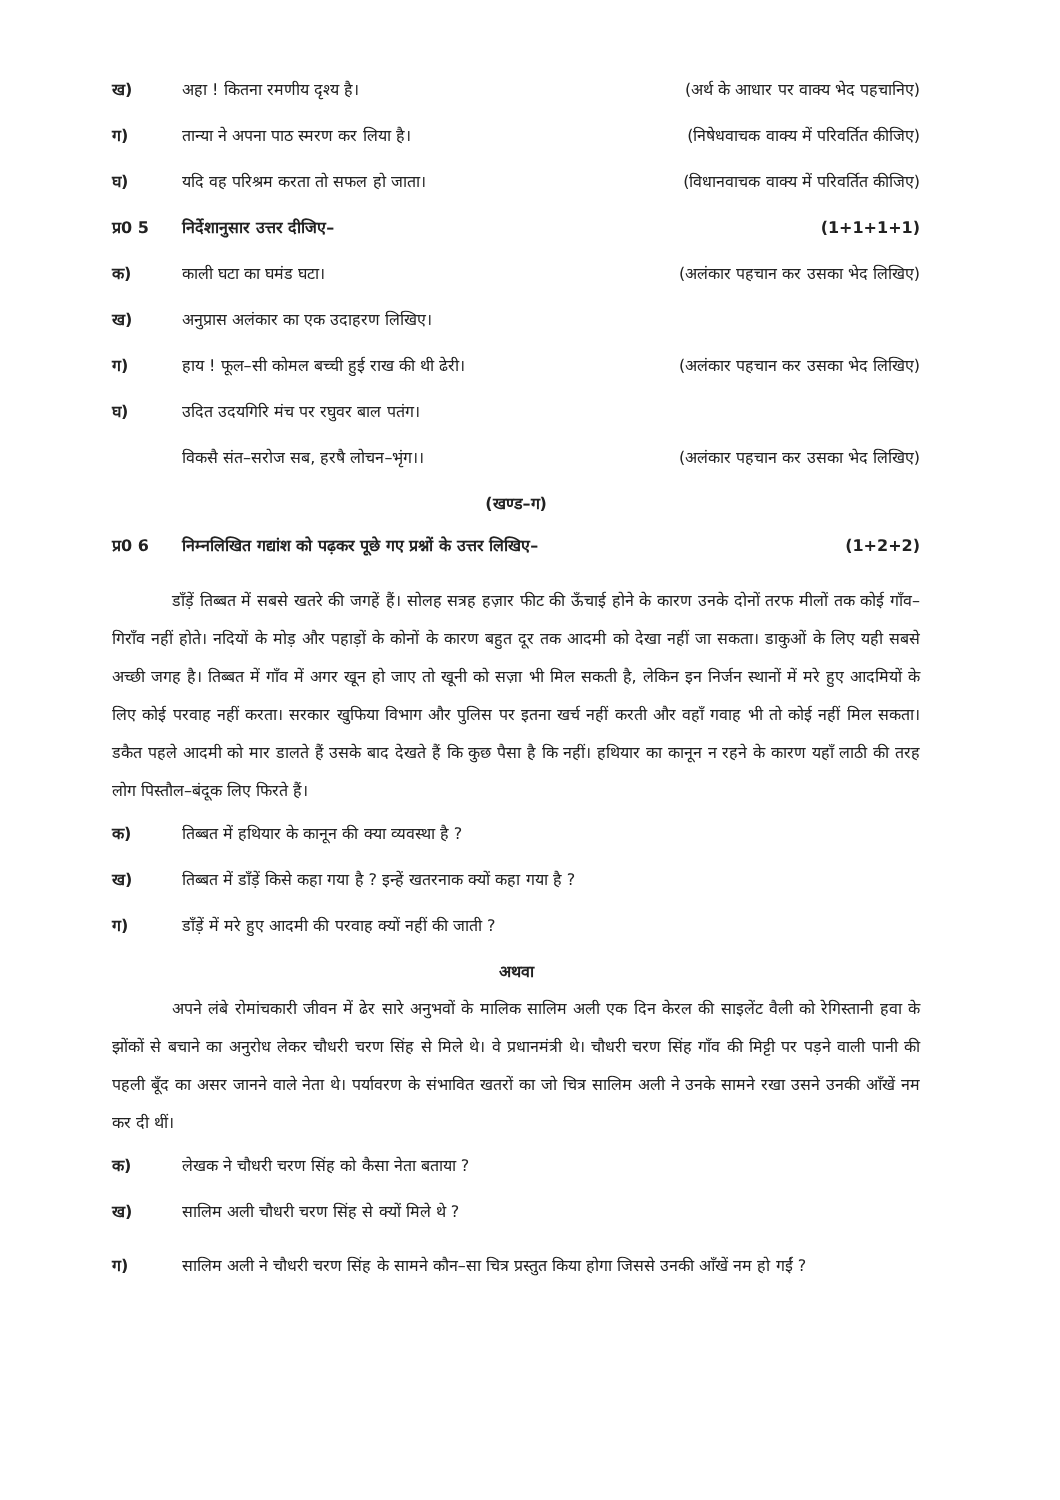ख) अहा ! कितना रमणीय दृश्य है। (अर्थ के आधार पर वाक्य भेद पहचानिए)
ग) तान्या ने अपना पाठ स्मरण कर लिया है। (निषेधवाचक वाक्य में परिवर्तित कीजिए)
घ) यदि वह परिश्रम करता तो सफल हो जाता। (विधानवाचक वाक्य में परिवर्तित कीजिए)
प्र0 5 निर्देशानुसार उत्तर दीजिए– (1+1+1+1)
क) काली घटा का घमंड घटा। (अलंकार पहचान कर उसका भेद लिखिए)
ख) अनुप्रास अलंकार का एक उदाहरण लिखिए।
ग) हाय ! फूल–सी कोमल बच्ची हुई राख की थी ढेरी। (अलंकार पहचान कर उसका भेद लिखिए)
घ) उदित उदयगिरि मंच पर रघुवर बाल पतंग।
विकसै संत–सरोज सब, हरषै लोचन–भृंग।। (अलंकार पहचान कर उसका भेद लिखिए)
(खण्ड–ग)
प्र0 6 निम्नलिखित गद्यांश को पढ़कर पूछे गए प्रश्नों के उत्तर लिखिए– (1+2+2)
डाँड़ें तिब्बत में सबसे खतरे की जगहें हैं। सोलह सत्रह हज़ार फीट की ऊँचाई होने के कारण उनके दोनों तरफ मीलों तक कोई गाँव–गिराँव नहीं होते। नदियों के मोड़ और पहाड़ों के कोनों के कारण बहुत दूर तक आदमी को देखा नहीं जा सकता। डाकुओं के लिए यही सबसे अच्छी जगह है। तिब्बत में गाँव में अगर खून हो जाए तो खूनी को सज़ा भी मिल सकती है, लेकिन इन निर्जन स्थानों में मरे हुए आदमियों के लिए कोई परवाह नहीं करता। सरकार खुफिया विभाग और पुलिस पर इतना खर्च नहीं करती और वहाँ गवाह भी तो कोई नहीं मिल सकता। डकैत पहले आदमी को मार डालते हैं उसके बाद देखते हैं कि कुछ पैसा है कि नहीं। हथियार का कानून न रहने के कारण यहाँ लाठी की तरह लोग पिस्तौल–बंदूक लिए फिरते हैं।
क) तिब्बत में हथियार के कानून की क्या व्यवस्था है ?
ख) तिब्बत में डाँड़ें किसे कहा गया है ? इन्हें खतरनाक क्यों कहा गया है ?
ग) डाँड़ें में मरे हुए आदमी की परवाह क्यों नहीं की जाती ?
अथवा
अपने लंबे रोमांचकारी जीवन में ढेर सारे अनुभवों के मालिक सालिम अली एक दिन केरल की साइलेंट वैली को रेगिस्तानी हवा के झोंकों से बचाने का अनुरोध लेकर चौधरी चरण सिंह से मिले थे। वे प्रधानमंत्री थे। चौधरी चरण सिंह गाँव की मिट्टी पर पड़ने वाली पानी की पहली बूँद का असर जानने वाले नेता थे। पर्यावरण के संभावित खतरों का जो चित्र सालिम अली ने उनके सामने रखा उसने उनकी आँखें नम कर दी थीं।
क) लेखक ने चौधरी चरण सिंह को कैसा नेता बताया ?
ख) सालिम अली चौधरी चरण सिंह से क्यों मिले थे ?
ग) सालिम अली ने चौधरी चरण सिंह के सामने कौन–सा चित्र प्रस्तुत किया होगा जिससे उनकी आँखें नम हो गईं ?